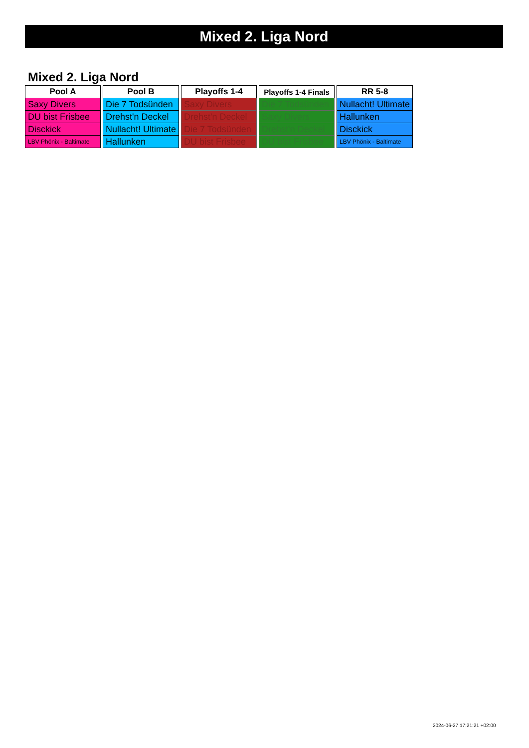Mixed 2. Liga Nord
Mixed 2. Liga Nord
| Pool A |
| --- |
| Saxy Divers |
| DU bist Frisbee |
| Disckick |
| LBV Phönix - Baltimate |
| Pool B |
| --- |
| Die 7 Todsünden |
| Drehst'n Deckel |
| Nullacht! Ultimate |
| Hallunken |
| Playoffs 1-4 |
| --- |
| Saxy Divers |
| Drehst'n Deckel |
| Die 7 Todsünden |
| DU bist Frisbee |
| Playoffs 1-4 Finals |
| --- |
| Die 7 Todsünden |
| Saxy Divers |
| Drehst'n Deckel |
| DU bist Frisbee |
| RR 5-8 |
| --- |
| Nullacht! Ultimate |
| Hallunken |
| Disckick |
| LBV Phönix - Baltimate |
2024-06-27 17:21:21 +02:00